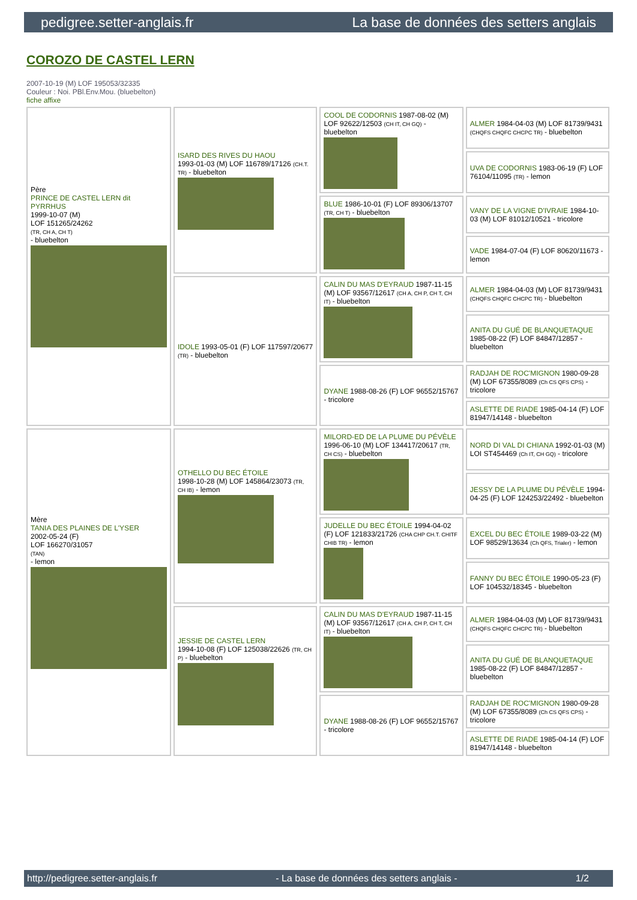pedigree.setter-anglais.fr La base de données des setters anglais
COROZO DE CASTEL LERN
2007-10-19 (M) LOF 195053/32335
Couleur : Noi. PBl.Env.Mou. (bluebelton)
fiche affixe
| Père PRINCE DE CASTEL LERN dit PYRRHUS 1999-10-07 (M) LOF 151265/24262 (TR, CH A, CH T) - bluebelton | ISARD DES RIVES DU HAOU 1993-01-03 (M) LOF 116789/17126 (CH.T. TR) - bluebelton | COOL DE CODORNIS 1987-08-02 (M) LOF 92622/12503 (CH IT, CH GQ) - bluebelton | ALMER 1984-04-03 (M) LOF 81739/9431 (CHQFS CHQFC CHCPC TR) - bluebelton |
| | | | UVA DE CODORNIS 1983-06-19 (F) LOF 76104/11095 (TR) - lemon |
| | | BLUE 1986-10-01 (F) LOF 89306/13707 (TR, CH T) - bluebelton | VANY DE LA VIGNE D'IVRAIE 1984-10-03 (M) LOF 81012/10521 - tricolore |
| | | | VADE 1984-07-04 (F) LOF 80620/11673 - lemon |
| | IDOLE 1993-05-01 (F) LOF 117597/20677 (TR) - bluebelton | CALIN DU MAS D'EYRAUD 1987-11-15 (M) LOF 93567/12617 (CH A, CH P, CH T, CH IT) - bluebelton | ALMER 1984-04-03 (M) LOF 81739/9431 (CHQFS CHQFC CHCPC TR) - bluebelton |
| | | | ANITA DU GUÉ DE BLANQUETAQUE 1985-08-22 (F) LOF 84847/12857 - bluebelton |
| | | DYANE 1988-08-26 (F) LOF 96552/15767 - tricolore | RADJAH DE ROC'MIGNON 1980-09-28 (M) LOF 67355/8089 (Ch CS QFS CPS) - tricolore |
| | | | ASLETTE DE RIADE 1985-04-14 (F) LOF 81947/14148 - bluebelton |
| Mère TANIA DES PLAINES DE L'YSER 2002-05-24 (F) LOF 166270/31057 (TAN) - lemon | OTHELLO DU BEC ÉTOILE 1998-10-28 (M) LOF 145864/23073 (TR, CH IB) - lemon | MILORD-ED DE LA PLUME DU PÉVÈLE 1996-06-10 (M) LOF 134417/20617 (TR, CH CS) - bluebelton | NORD DI VAL DI CHIANA 1992-01-03 (M) LOI ST454469 (Ch IT, CH GQ) - tricolore |
| | | | JESSY DE LA PLUME DU PÉVÈLE 1994-04-25 (F) LOF 124253/22492 - bluebelton |
| | | JUDELLE DU BEC ÉTOILE 1994-04-02 (F) LOF 121833/21726 (CHA CHP CH.T. CHITF CHIB TR) - lemon | EXCEL DU BEC ÉTOILE 1989-03-22 (M) LOF 98529/13634 (Ch QFS, Trialer) - lemon |
| | | | FANNY DU BEC ÉTOILE 1990-05-23 (F) LOF 104532/18345 - bluebelton |
| | JESSIE DE CASTEL LERN 1994-10-08 (F) LOF 125038/22626 (TR, CH P) - bluebelton | CALIN DU MAS D'EYRAUD 1987-11-15 (M) LOF 93567/12617 (CH A, CH P, CH T, CH IT) - bluebelton | ALMER 1984-04-03 (M) LOF 81739/9431 (CHQFS CHQFC CHCPC TR) - bluebelton |
| | | | ANITA DU GUÉ DE BLANQUETAQUE 1985-08-22 (F) LOF 84847/12857 - bluebelton |
| | | DYANE 1988-08-26 (F) LOF 96552/15767 - tricolore | RADJAH DE ROC'MIGNON 1980-09-28 (M) LOF 67355/8089 (Ch CS QFS CPS) - tricolore |
| | | | ASLETTE DE RIADE 1985-04-14 (F) LOF 81947/14148 - bluebelton |
http://pedigree.setter-anglais.fr - La base de données des setters anglais - 1/2